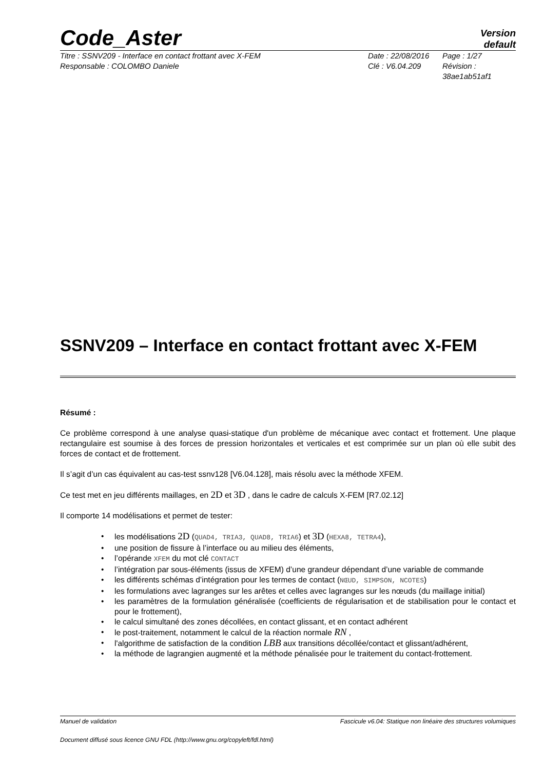Code_Aster
Version
default
Titre : SSNV209 - Interface en contact frottant avec X-FEM
Responsable : COLOMBO Daniele
Date : 22/08/2016
Clé : V6.04.209
Page : 1/27
Révision :
38ae1ab51af1
SSNV209 – Interface en contact frottant avec X-FEM
Résumé :
Ce problème correspond à une analyse quasi-statique d'un problème de mécanique avec contact et frottement. Une plaque rectangulaire est soumise à des forces de pression horizontales et verticales et est comprimée sur un plan où elle subit des forces de contact et de frottement.
Il s’agit d’un cas équivalent au cas-test ssnv128 [V6.04.128], mais résolu avec la méthode XFEM.
Ce test met en jeu différents maillages, en 2D et 3D , dans le cadre de calculs X-FEM [R7.02.12]
Il comporte 14 modélisations et permet de tester:
• les modélisations 2D (QUAD4, TRIA3, QUAD8, TRIA6) et 3D (HEXA8, TETRA4),
• une position de fissure à l’interface ou au milieu des éléments,
• l’opérande XFEM du mot clé CONTACT
• l’intégration par sous-éléments (issus de XFEM) d’une grandeur dépendant d’une variable de commande
• les différents schémas d’intégration pour les termes de contact (NŒUD, SIMPSON, NCOTES)
• les formulations avec lagranges sur les arêtes et celles avec lagranges sur les nœuds (du maillage initial)
• les paramètres de la formulation généralisée (coefficients de régularisation et de stabilisation pour le contact et pour le frottement),
• le calcul simultané des zones décollées, en contact glissant, et en contact adhérent
• le post-traitement, notamment le calcul de la réaction normale RN ,
• l'algorithme de satisfaction de la condition LBB aux transitions décollée/contact et glissant/adhérent,
• la méthode de lagrangien augmenté et la méthode pénalisée pour le traitement du contact-frottement.
Manuel de validation Fascicule v6.04: Statique non linéaire des structures volumiques
Document diffusé sous licence GNU FDL (http://www.gnu.org/copyleft/fdl.html)